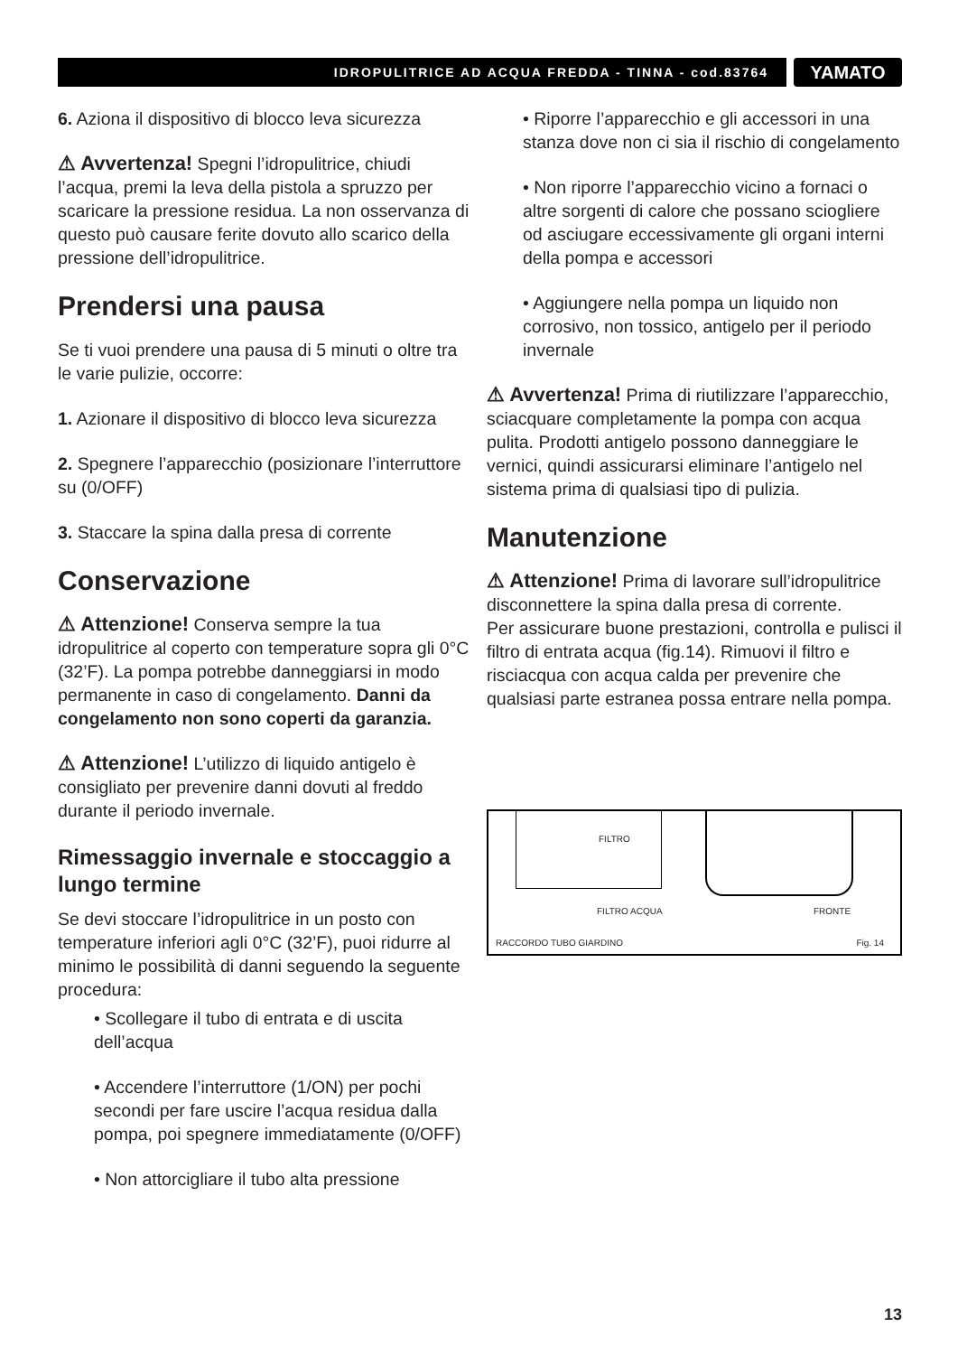IDROPULITRICE AD ACQUA FREDDA - TINNA - cod.83764
YAMATO
6. Aziona il dispositivo di blocco leva sicurezza
⚠ Avvertenza! Spegni l’idropulitrice, chiudi l’acqua, premi la leva della pistola a spruzzo per scaricare la pressione residua. La non osservanza di questo può causare ferite dovuto allo scarico della pressione dell’idropulitrice.
Prendersi una pausa
Se ti vuoi prendere una pausa di 5 minuti o oltre tra le varie pulizie, occorre:
1. Azionare il dispositivo di blocco leva sicurezza
2. Spegnere l’apparecchio (posizionare l’interruttore su (0/OFF)
3. Staccare la spina dalla presa di corrente
Conservazione
⚠ Attenzione! Conserva sempre la tua idropulitrice al coperto con temperature sopra gli 0°C (32’F). La pompa potrebbe danneggiarsi in modo permanente in caso di congelamento. Danni da congelamento non sono coperti da garanzia.
⚠ Attenzione! L’utilizzo di liquido antigelo è consigliato per prevenire danni dovuti al freddo durante il periodo invernale.
Rimessaggio invernale e stoccaggio a lungo termine
Se devi stoccare l’idropulitrice in un posto con temperature inferiori agli 0°C (32’F), puoi ridurre al minimo le possibilità di danni seguendo la seguente procedura:
• Scollegare il tubo di entrata e di uscita dell’acqua
• Accendere l’interruttore (1/ON) per pochi secondi per fare uscire l’acqua residua dalla pompa, poi spegnere immediatamente (0/OFF)
• Non attorcigliare il tubo alta pressione
• Riporre l’apparecchio e gli accessori in una stanza dove non ci sia il rischio di congelamento
• Non riporre l’apparecchio vicino a fornaci o altre sorgenti di calore che possano sciogliere od asciugare eccessivamente gli organi interni della pompa e accessori
• Aggiungere nella pompa un liquido non corrosivo, non tossico, antigelo per il periodo invernale
⚠ Avvertenza! Prima di riutilizzare l’apparecchio, sciacquare completamente la pompa con acqua pulita. Prodotti antigelo possono danneggiare le vernici, quindi assicurarsi eliminare l’antigelo nel sistema prima di qualsiasi tipo di pulizia.
Manutenzione
⚠ Attenzione! Prima di lavorare sull’idropulitrice disconnettere la spina dalla presa di corrente.
Per assicurare buone prestazioni, controlla e pulisci il filtro di entrata acqua (fig.14). Rimuovi il filtro e risciacqua con acqua calda per prevenire che qualsiasi parte estranea possa entrare nella pompa.
FILTRO
FILTRO ACQUA FRONTE
RACCORDO TUBO GIARDINO Fig. 14
13